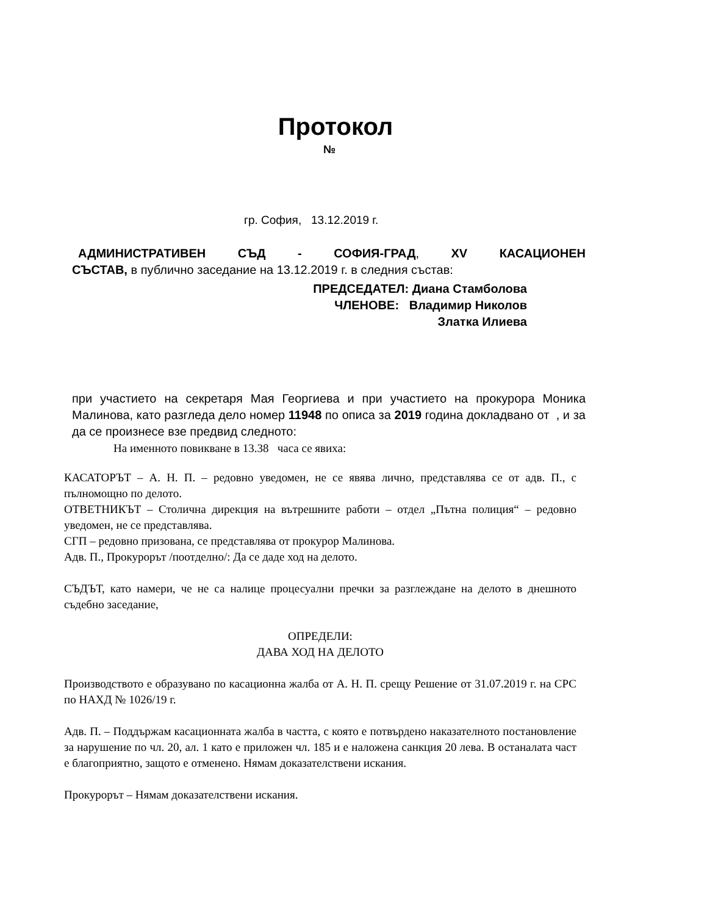Протокол
№
гр. София, 13.12.2019 г.
АДМИНИСТРАТИВЕН СЪД - СОФИЯ-ГРАД, XV КАСАЦИОНЕН
СЪСТАВ, в публично заседание на 13.12.2019 г. в следния състав:
ПРЕДСЕДАТЕЛ: Диана Стамболова
ЧЛЕНОВЕ: Владимир Николов
Златка Илиева
при участието на секретаря Мая Георгиева и при участието на прокурора Моника Малинова, като разгледа дело номер 11948 по описа за 2019 година докладвано от , и за да се произнесе взе предвид следното:
На именното повикване в 13.38 часа се явиха:
КАСАТОРЪТ – А. Н. П. – редовно уведомен, не се явява лично, представлява се от адв. П., с пълномощно по делото.
ОТВЕТНИКЪТ – Столична дирекция на вътрешните работи – отдел „Пътна полиция“ – редовно уведомен, не се представлява.
СГП – редовно призована, се представлява от прокурор Малинова.
Адв. П., Прокурорът /поотделно/: Да се даде ход на делото.
СЪДЪТ, като намери, че не са налице процесуални пречки за разглеждане на делото в днешното съдебно заседание,
ОПРЕДЕЛИ:
ДАВА ХОД НА ДЕЛОТО
Производството е образувано по касационна жалба от А. Н. П. срещу Решение от 31.07.2019 г. на СРС по НАХД № 1026/19 г.
Адв. П. – Поддържам касационната жалба в частта, с която е потвърдено наказателното постановление за нарушение по чл. 20, ал. 1 като е приложен чл. 185 и е наложена санкция 20 лева. В останалата част е благоприятно, защото е отменено. Нямам доказателствени искания.
Прокурорът – Нямам доказателствени искания.